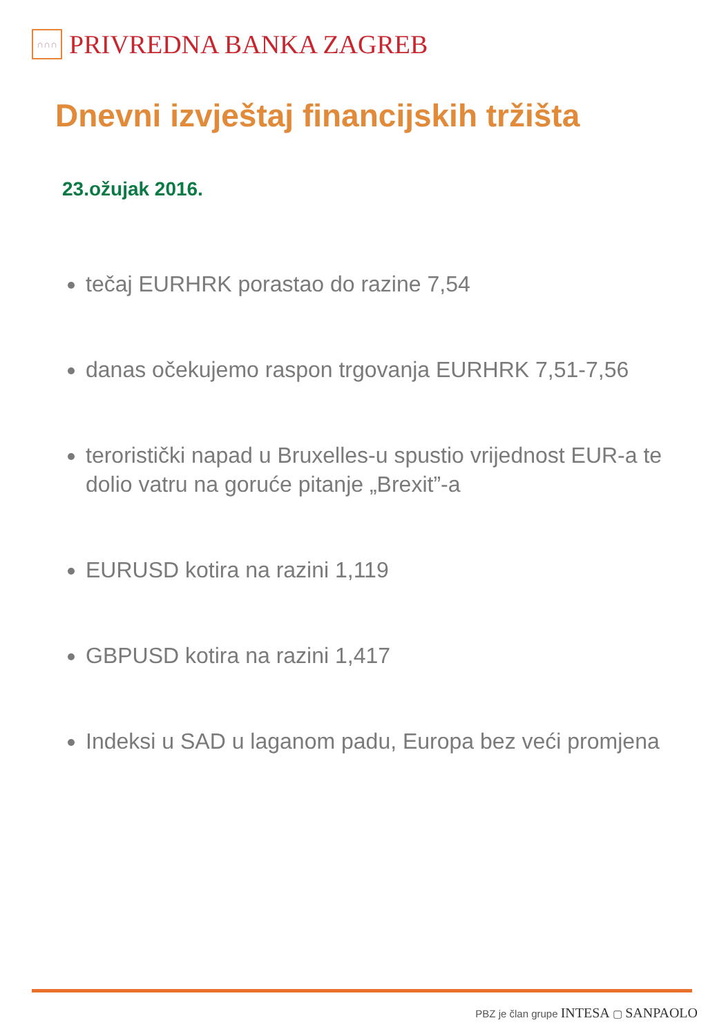∩∩∩
PRIVREDNA BANKA ZAGREB
Dnevni izvještaj financijskih tržišta
23.ožujak 2016.
tečaj EURHRK porastao do razine 7,54
danas očekujemo raspon trgovanja EURHRK 7,51-7,56
teroristički napad u Bruxelles-u spustio vrijednost EUR-a te dolio vatru na goruće pitanje „Brexit”-a
EURUSD kotira na razini 1,119
GBPUSD kotira na razini 1,417
Indeksi u SAD u laganom padu, Europa bez veći promjena
PBZ je član grupe INTESA ▢ SANPAOLO